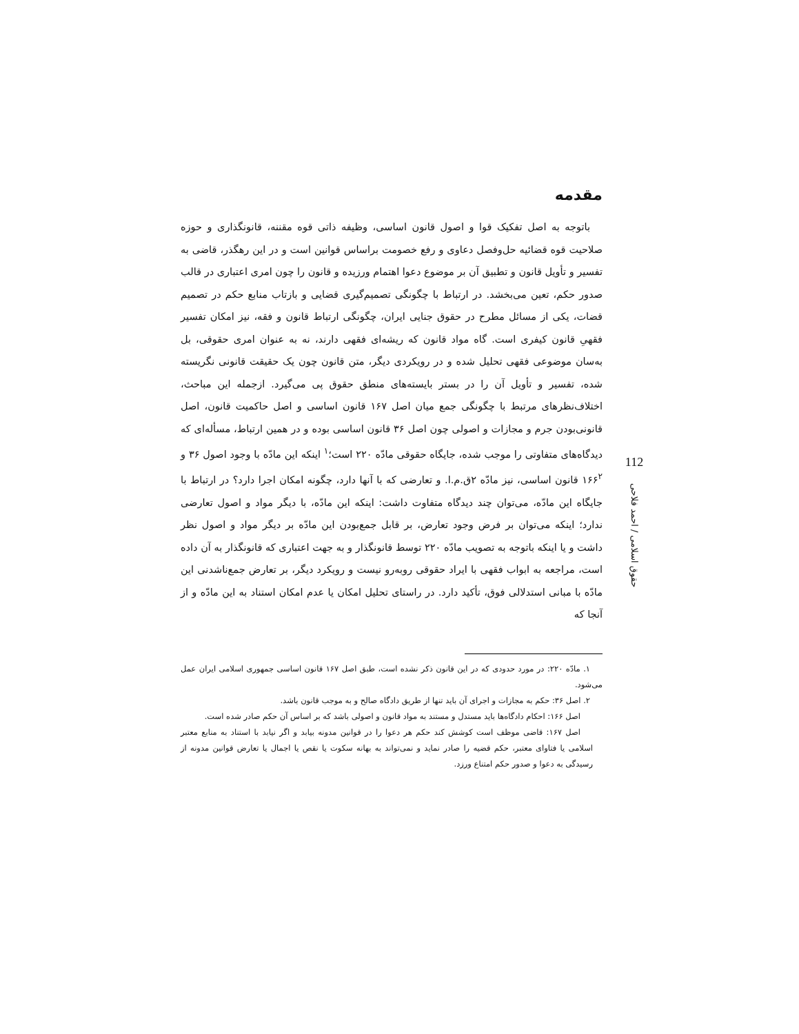مقدمه
باتوجه به اصل تفکیک قوا و اصول قانون اساسی، وظیفه ذاتی قوه مقننه، قانونگذاری و حوزه صلاحیت قوه قضائیه حل‌وفصل دعاوی و رفع خصومت براساس قوانین است و در این رهگذر، قاضی به تفسیر و تأویل قانون و تطبیق آن بر موضوع دعوا اهتمام ورزیده و قانون را چون امری اعتباری در قالب صدور حکم، تعین می‌بخشد. در ارتباط با چگونگی تصمیم‌گیری قضایی و بازتاب منابع حکم در تصمیم قضات، یکی از مسائل مطرح در حقوق جنایی ایران، چگونگی ارتباط قانون و فقه، نیز امکان تفسیر فقهیِ قانون کیفری است. گاه مواد قانون که ریشه‌ای فقهی دارند، نه به عنوان امری حقوقی، بل به‌سان موضوعی فقهی تحلیل شده و در رویکردی دیگر، متن قانون چون یک حقیقت قانونی نگریسته شده، تفسیر و تأویل آن را در بستر بایسته‌های منطق حقوق پی می‌گیرد. ازجمله این مباحث، اختلاف‌نظرهای مرتبط با چگونگی جمع میان اصل ۱۶۷ قانون اساسی و اصل حاکمیت قانون، اصل قانونی‌بودن جرم و مجازات و اصولی چون اصل ۳۶ قانون اساسی بوده و در همین ارتباط، مسأله‌ای که دیدگاه‌های متفاوتی را موجب شده، جایگاه حقوقی مادّه ۲۲۰ است؛<sup>۱</sup> اینکه این مادّه با وجود اصول ۳۶ و ۱۶۶<sup>۲</sup> قانون اساسی، نیز مادّه ۲ق.م.ا. و تعارضی که با آنها دارد، چگونه امکان اجرا دارد؟ در ارتباط با جایگاه این مادّه، می‌توان چند دیدگاه متفاوت داشت: اینکه این مادّه، با دیگر مواد و اصول تعارضی ندارد؛ اینکه می‌توان بر فرض وجود تعارض، بر قابل جمع‌بودن این مادّه بر دیگر مواد و اصول نظر داشت و یا اینکه باتوجه به تصویب مادّه ۲۲۰ توسط قانونگذار و به جهت اعتباری که قانونگذار به آن داده است، مراجعه به ابواب فقهی با ایراد حقوقی روبه‌رو نیست و رویکرد دیگر، بر تعارض جمع‌ناشدنی این مادّه با مبانی استدلالی فوق، تأکید دارد. در راستای تحلیل امکان یا عدم امکان استناد به این مادّه و از آنجا که
۱. مادّه ۲۲۰: در مورد حدودی که در این قانون ذکر نشده است، طبق اصل ۱۶۷ قانون اساسی جمهوری اسلامی ایران عمل می‌شود.
۲. اصل ۳۶: حکم به مجازات و اجرای آن باید تنها از طریق دادگاه صالح و به موجب قانون باشد.
اصل ۱۶۶: احکام دادگاه‌ها باید مستدل و مستند به مواد قانون و اصولی باشد که بر اساس آن حکم صادر شده است.
اصل ۱۶۷: قاضی موظف است کوشش کند حکم هر دعوا را در قوانین مدونه بیابد و اگر نیابد با استناد به منابع معتبر اسلامی یا فتاوای معتبر، حکم قضیه را صادر نماید و نمی‌تواند به بهانه سکوت یا نقص یا اجمال یا تعارض قوانین مدونه از رسیدگی به دعوا و صدور حکم امتناع ورزد.
112
حقوق اسلامی / احمد فلاحی